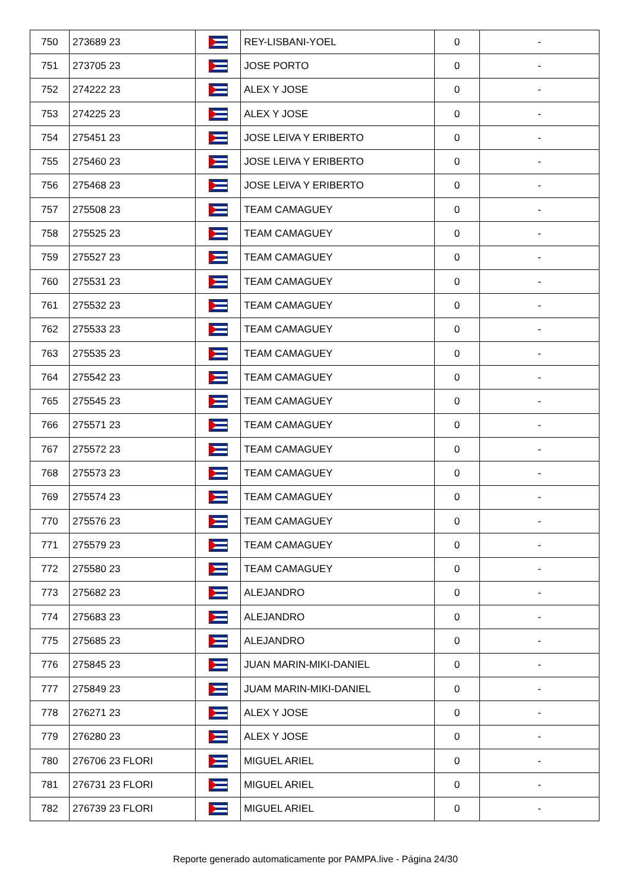| 750 | 273689 23 | | REY-LISBANI-YOEL | 0 | - |
| 751 | 273705 23 | | JOSE PORTO | 0 | - |
| 752 | 274222 23 | | ALEX Y JOSE | 0 | - |
| 753 | 274225 23 | | ALEX Y JOSE | 0 | - |
| 754 | 275451 23 | | JOSE LEIVA Y ERIBERTO | 0 | - |
| 755 | 275460 23 | | JOSE LEIVA Y ERIBERTO | 0 | - |
| 756 | 275468 23 | | JOSE LEIVA Y ERIBERTO | 0 | - |
| 757 | 275508 23 | | TEAM CAMAGUEY | 0 | - |
| 758 | 275525 23 | | TEAM CAMAGUEY | 0 | - |
| 759 | 275527 23 | | TEAM CAMAGUEY | 0 | - |
| 760 | 275531 23 | | TEAM CAMAGUEY | 0 | - |
| 761 | 275532 23 | | TEAM CAMAGUEY | 0 | - |
| 762 | 275533 23 | | TEAM CAMAGUEY | 0 | - |
| 763 | 275535 23 | | TEAM CAMAGUEY | 0 | - |
| 764 | 275542 23 | | TEAM CAMAGUEY | 0 | - |
| 765 | 275545 23 | | TEAM CAMAGUEY | 0 | - |
| 766 | 275571 23 | | TEAM CAMAGUEY | 0 | - |
| 767 | 275572 23 | | TEAM CAMAGUEY | 0 | - |
| 768 | 275573 23 | | TEAM CAMAGUEY | 0 | - |
| 769 | 275574 23 | | TEAM CAMAGUEY | 0 | - |
| 770 | 275576 23 | | TEAM CAMAGUEY | 0 | - |
| 771 | 275579 23 | | TEAM CAMAGUEY | 0 | - |
| 772 | 275580 23 | | TEAM CAMAGUEY | 0 | - |
| 773 | 275682 23 | | ALEJANDRO | 0 | - |
| 774 | 275683 23 | | ALEJANDRO | 0 | - |
| 775 | 275685 23 | | ALEJANDRO | 0 | - |
| 776 | 275845 23 | | JUAN MARIN-MIKI-DANIEL | 0 | - |
| 777 | 275849 23 | | JUAM MARIN-MIKI-DANIEL | 0 | - |
| 778 | 276271 23 | | ALEX Y JOSE | 0 | - |
| 779 | 276280 23 | | ALEX Y JOSE | 0 | - |
| 780 | 276706 23 FLORI | | MIGUEL ARIEL | 0 | - |
| 781 | 276731 23 FLORI | | MIGUEL ARIEL | 0 | - |
| 782 | 276739 23 FLORI | | MIGUEL ARIEL | 0 | - |
Reporte generado automaticamente por PAMPA.live - Página 24/30